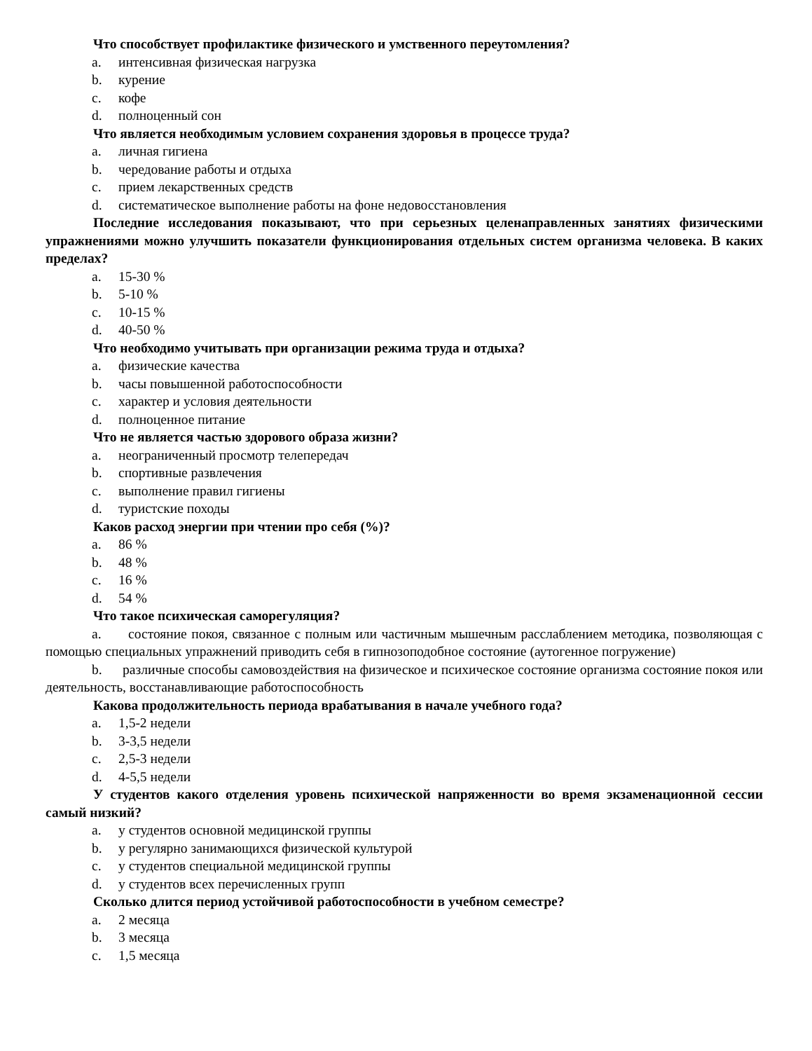Что способствует профилактике физического и умственного переутомления?
a. интенсивная физическая нагрузка
b. курение
c. кофе
d. полноценный сон
Что является необходимым условием сохранения здоровья в процессе труда?
a. личная гигиена
b. чередование работы и отдыха
c. прием лекарственных средств
d. систематическое выполнение работы на фоне недовосстановления
Последние исследования показывают, что при серьезных целенаправленных занятиях физическими упражнениями можно улучшить показатели функционирования отдельных систем организма человека. В каких пределах?
a. 15-30 %
b. 5-10 %
c. 10-15 %
d. 40-50 %
Что необходимо учитывать при организации режима труда и отдыха?
a. физические качества
b. часы повышенной работоспособности
c. характер и условия деятельности
d. полноценное питание
Что не является частью здорового образа жизни?
a. неограниченный просмотр телепередач
b. спортивные развлечения
c. выполнение правил гигиены
d. туристские походы
Каков расход энергии при чтении про себя (%)?
a. 86 %
b. 48 %
c. 16 %
d. 54 %
Что такое психическая саморегуляция?
a. состояние покоя, связанное с полным или частичным мышечным расслаблением методика, позволяющая с помощью специальных упражнений приводить себя в гипнозоподобное состояние (аутогенное погружение)
b. различные способы самовоздействия на физическое и психическое состояние организма состояние покоя или деятельность, восстанавливающие работоспособность
Какова продолжительность периода врабатывания в начале учебного года?
a. 1,5-2 недели
b. 3-3,5 недели
c. 2,5-3 недели
d. 4-5,5 недели
У студентов какого отделения уровень психической напряженности во время экзаменационной сессии самый низкий?
a. у студентов основной медицинской группы
b. у регулярно занимающихся физической культурой
c. у студентов специальной медицинской группы
d. у студентов всех перечисленных групп
Сколько длится период устойчивой работоспособности в учебном семестре?
a. 2 месяца
b. 3 месяца
c. 1,5 месяца